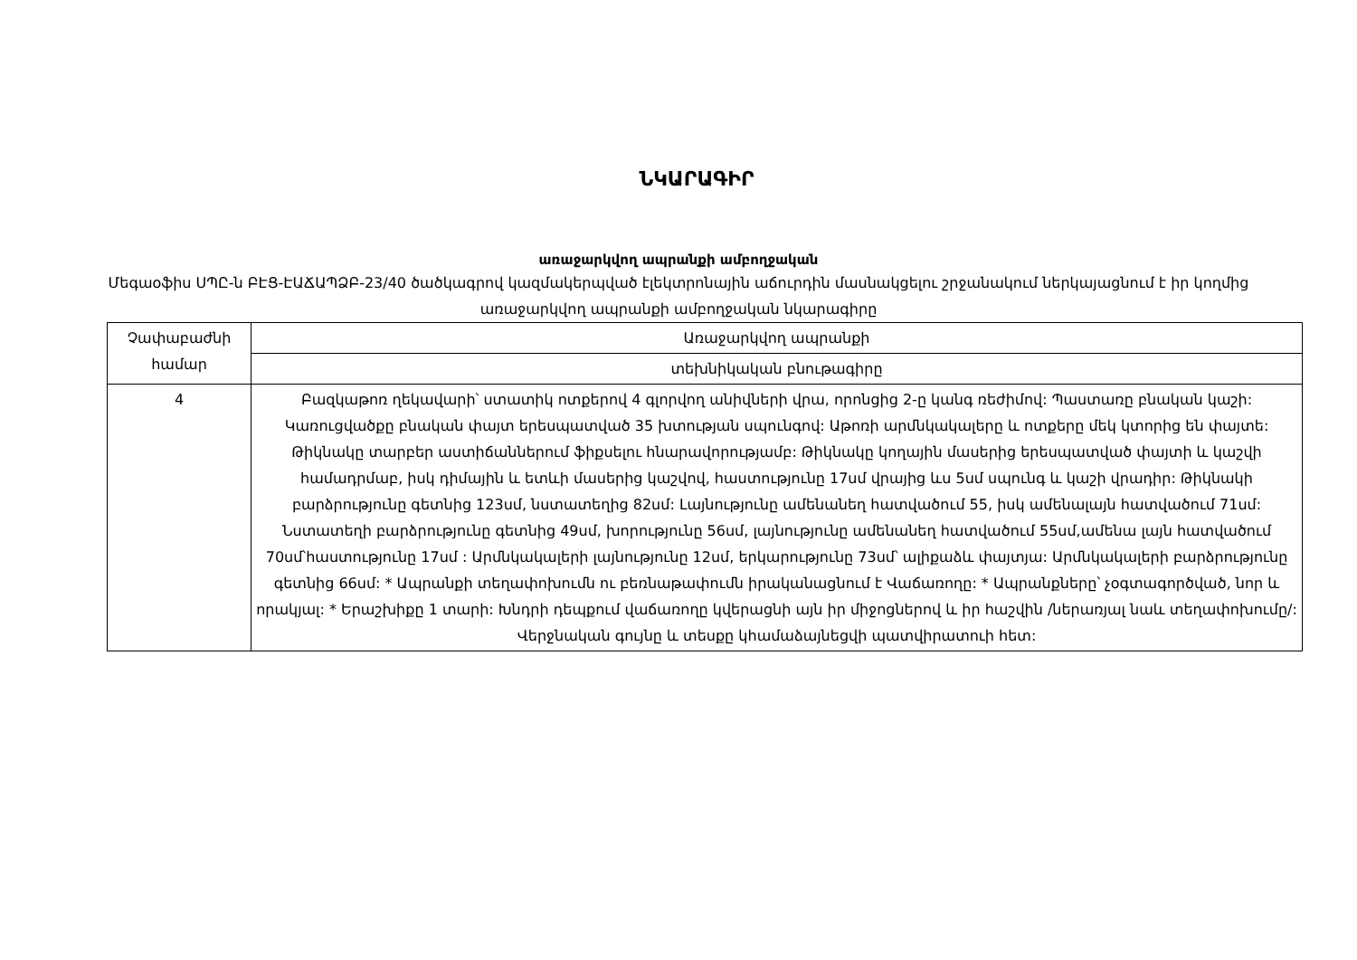ՆԿԱՐԱԳԻՐ
առաջարկվող ապրանքի ամբողջական
Մեգաօֆիս ՍՊԸ-ն ԲԷՑ-ԷԱՃԱՊՁԲ-23/40 ծածկագրով կազմակերպված էլեկտրոնային աճուրդին մասնակցելու շրջանակում ներկայացնում է իր կողմից առաջարկվող ապրանքի ամբողջական նկարագիրը
| Չափաբաժնի համար | Առաջարկվող ապրանքի |
| | տեխնիկական բնութագիրը |
| 4 | Բազկաթոռ ղեկավարի՝ ստատիկ ոտքերով 4 գլորվող անիվների վրա, որոնցից 2-ը կանգ ռեժիմով: Պաստառը բնական կաշի: Կառուցվածքը բնական փայտ երեսպատված 35 խտության սպունգով: Աթոռի արմնկակալերը և ոտքերը մեկ կտորից են փայտե: Թիկնակը տարբեր աստիճաններում ֆիքսելու հնարավորությամբ: Թիկնակը կողային մասերից երեսպատված փայտի և կաշվի համադրմաբ, իսկ դիմային և ետևի մասերից կաշվով, հաստությունը 17սմ վրայից ևս 5սմ սպունգ և կաշի վրադիր: Թիկնակի բարձրությունը գետնից 123սմ, նստատեղից 82սմ: Լայնությունը ամենանեղ հատվածում 55, իսկ ամենալայն հատվածում 71սմ: Նստատեղի բարձրությունը գետնից 49սմ, խորությունը 56սմ, լայնությունը ամենանեղ հատվածում 55սմ,ամենա լայն հատվածում 70սմ՝հաստությունը 17սմ : Արմնկակալերի լայնությունը 12սմ, երկարությունը 73սմ՝ ալիքաձև փայտյա: Արմնկակալերի բարձրությունը գետնից 66սմ: * Ապրանքի տեղափոխումն ու բեռնաթափումն իրականացնում է Վաճառողը: * Ապրանքները՝ չօգտագործված, նոր և որակյալ: * Երաշխիքը 1 տարի: Խնդրի դեպքում վաճառողը կվերացնի այն իր միջոցներով և իր հաշվին /ներառյալ նաև տեղափոխումը/: Վերջնական գույնը և տեսքը կհամաձայնեցվի պատվիրատուի հետ: |